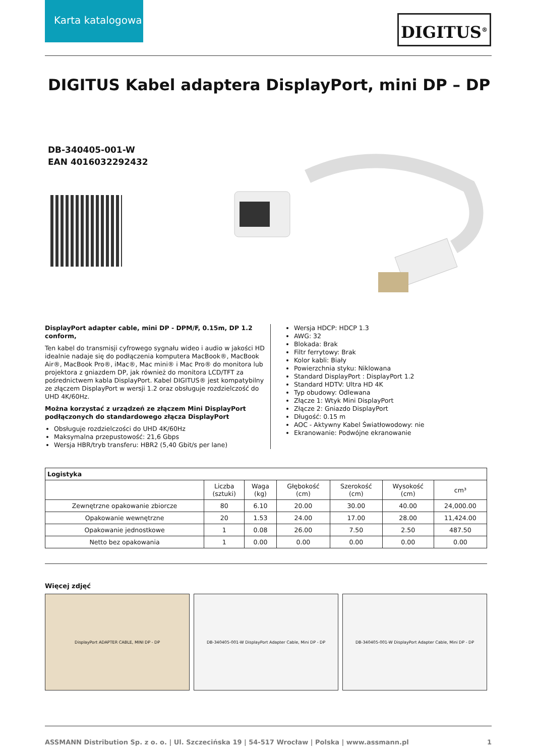Karta katalogowa
DIGITUS<sup>®</sup>
DIGITUS Kabel adaptera DisplayPort, mini DP – DP
DB-340405-001-W
EAN 4016032292432
DisplayPort adapter cable, mini DP - DPM/F, 0.15m, DP 1.2 conform,
Ten kabel do transmisji cyfrowego sygnału wideo i audio w jakości HD idealnie nadaje się do podłączenia komputera MacBook®, MacBook Air®, MacBook Pro®, iMac®, Mac mini® i Mac Pro® do monitora lub projektora z gniazdem DP, jak również do monitora LCD/TFT za pośrednictwem kabla DisplayPort. Kabel DIGITUS® jest kompatybilny ze złączem DisplayPort w wersji 1.2 oraz obsługuje rozdzielczość do UHD 4K/60Hz.
Można korzystać z urządzeń ze złączem Mini DisplayPort podłączonych do standardowego złącza DisplayPort
Obsługuje rozdzielczości do UHD 4K/60Hz
Maksymalna przepustowość: 21,6 Gbps
Wersja HBR/tryb transferu: HBR2 (5,40 Gbit/s per lane)
Wersja HDCP: HDCP 1.3
AWG: 32
Blokada: Brak
Filtr ferrytowy: Brak
Kolor kabli: Biały
Powierzchnia styku: Niklowana
Standard DisplayPort : DisplayPort 1.2
Standard HDTV: Ultra HD 4K
Typ obudowy: Odlewana
Złącze 1: Wtyk Mini DisplayPort
Złącze 2: Gniazdo DisplayPort
Długość: 0.15 m
AOC - Aktywny Kabel Światłowodowy: nie
Ekranowanie: Podwójne ekranowanie
| Logistyka | | | | | | |
| --- | --- | --- | --- | --- | --- | --- |
| | Liczba (sztuki) | Waga (kg) | Głębokość (cm) | Szerokość (cm) | Wysokość (cm) | cm³ |
| Zewnętrzne opakowanie zbiorcze | 80 | 6.10 | 20.00 | 30.00 | 40.00 | 24,000.00 |
| Opakowanie wewnętrzne | 20 | 1.53 | 24.00 | 17.00 | 28.00 | 11,424.00 |
| Opakowanie jednostkowe | 1 | 0.08 | 26.00 | 7.50 | 2.50 | 487.50 |
| Netto bez opakowania | 1 | 0.00 | 0.00 | 0.00 | 0.00 | 0.00 |
Więcej zdjęć
DisplayPort ADAPTER CABLE, MINI DP - DP DB-340405-001-W DisplayPort Adapter Cable, Mini DP - DP DB-340405-001-W DisplayPort Adapter Cable, Mini DP - DP
ASSMANN Distribution Sp. z o. o. | Ul. Szczecińska 19 | 54-517 Wrocław | Polska | www.assmann.pl 1